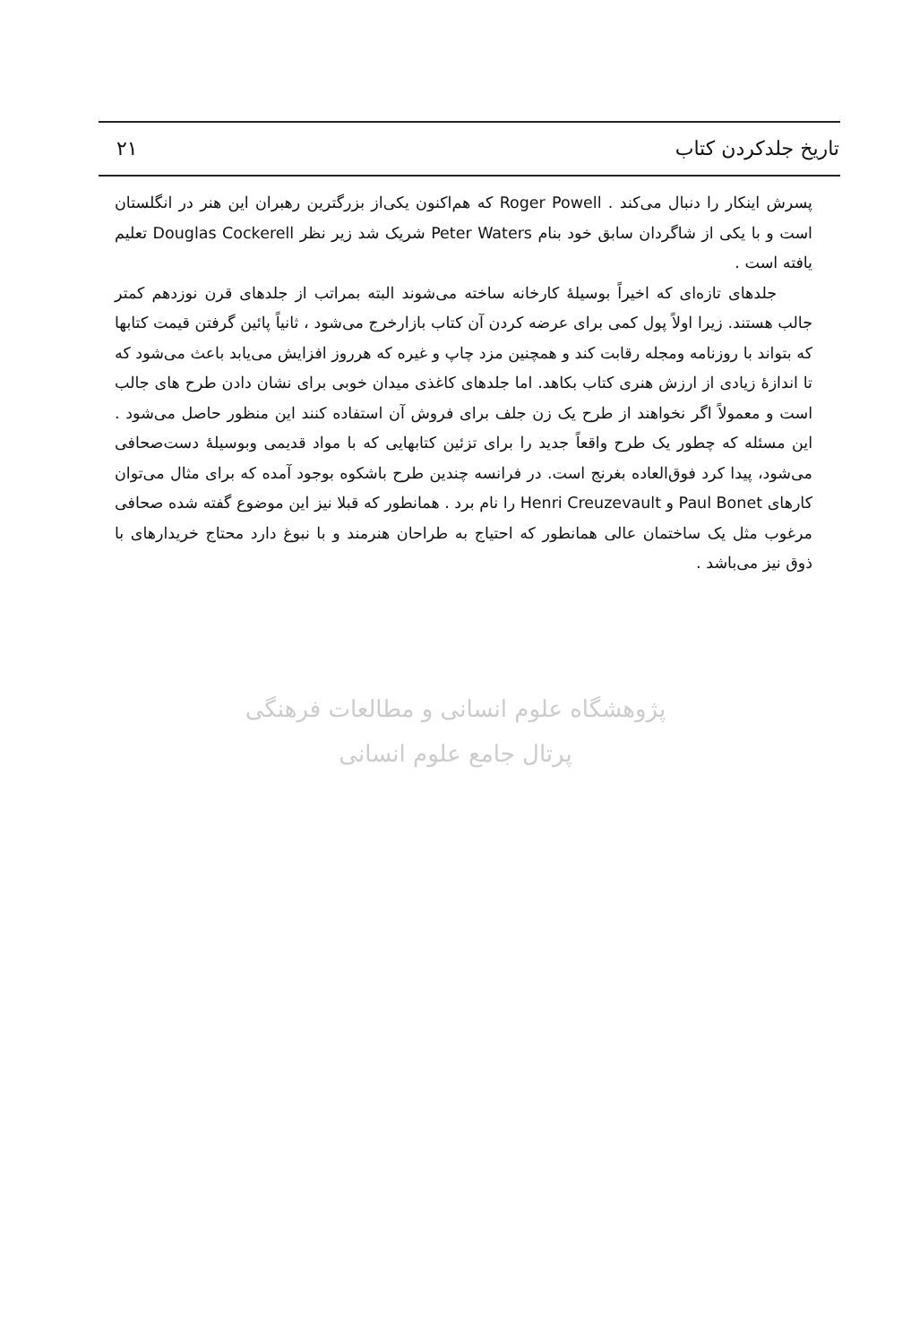تاریخ جلدکردن کتاب ۲۱
پسرش اینکار را دنبال می‌کند . Roger Powell که هم‌اکنون یکی‌از بزرگترین رهبران این هنر در انگلستان است و با یکی از شاگردان سابق خود بنام Peter Waters شریک شد زیر نظر Douglas Cockerell تعلیم یافته است .
جلدهای تازه‌ای که اخیراً بوسیلهٔ کارخانه ساخته می‌شوند البته بمراتب از جلدهای قرن نوزدهم کمتر جالب هستند. زیرا اولاً پول کمی برای عرضه کردن آن کتاب بازارخرج می‌شود ، ثانیاً پائین گرفتن قیمت کتابها که بتواند با روزنامه ومجله رقابت کند و همچنین مزد چاپ و غیره که هرروز افزایش می‌یابد باعث می‌شود که تا اندازهٔ زیادی از ارزش هنری کتاب بکاهد. اما جلدهای کاغذی میدان خوبی برای نشان دادن طرح های جالب است و معمولاً اگر نخواهند از طرح یک زن جلف برای فروش آن استفاده کنند این منظور حاصل می‌شود . این مسئله که چطور یک طرح واقعاً جدید را برای تزئین کتابهایی که با مواد قدیمی وبوسیلهٔ دست‌صحافی می‌شود، پیدا کرد فوق‌العاده بغرنج است. در فرانسه چندین طرح باشکوه بوجود آمده که برای مثال می‌توان کارهای Paul Bonet و Henri Creuzevault را نام برد . همانطور که قبلا نیز این موضوع گفته شده صحافی مرغوب مثل یک ساختمان عالی همانطور که احتیاج به طراحان هنرمند و با نبوغ دارد محتاج خریدارهای با ذوق نیز می‌باشد .
پژوهشگاه علوم انسانی و مطالعات فرهنگی
پرتال جامع علوم انسانی